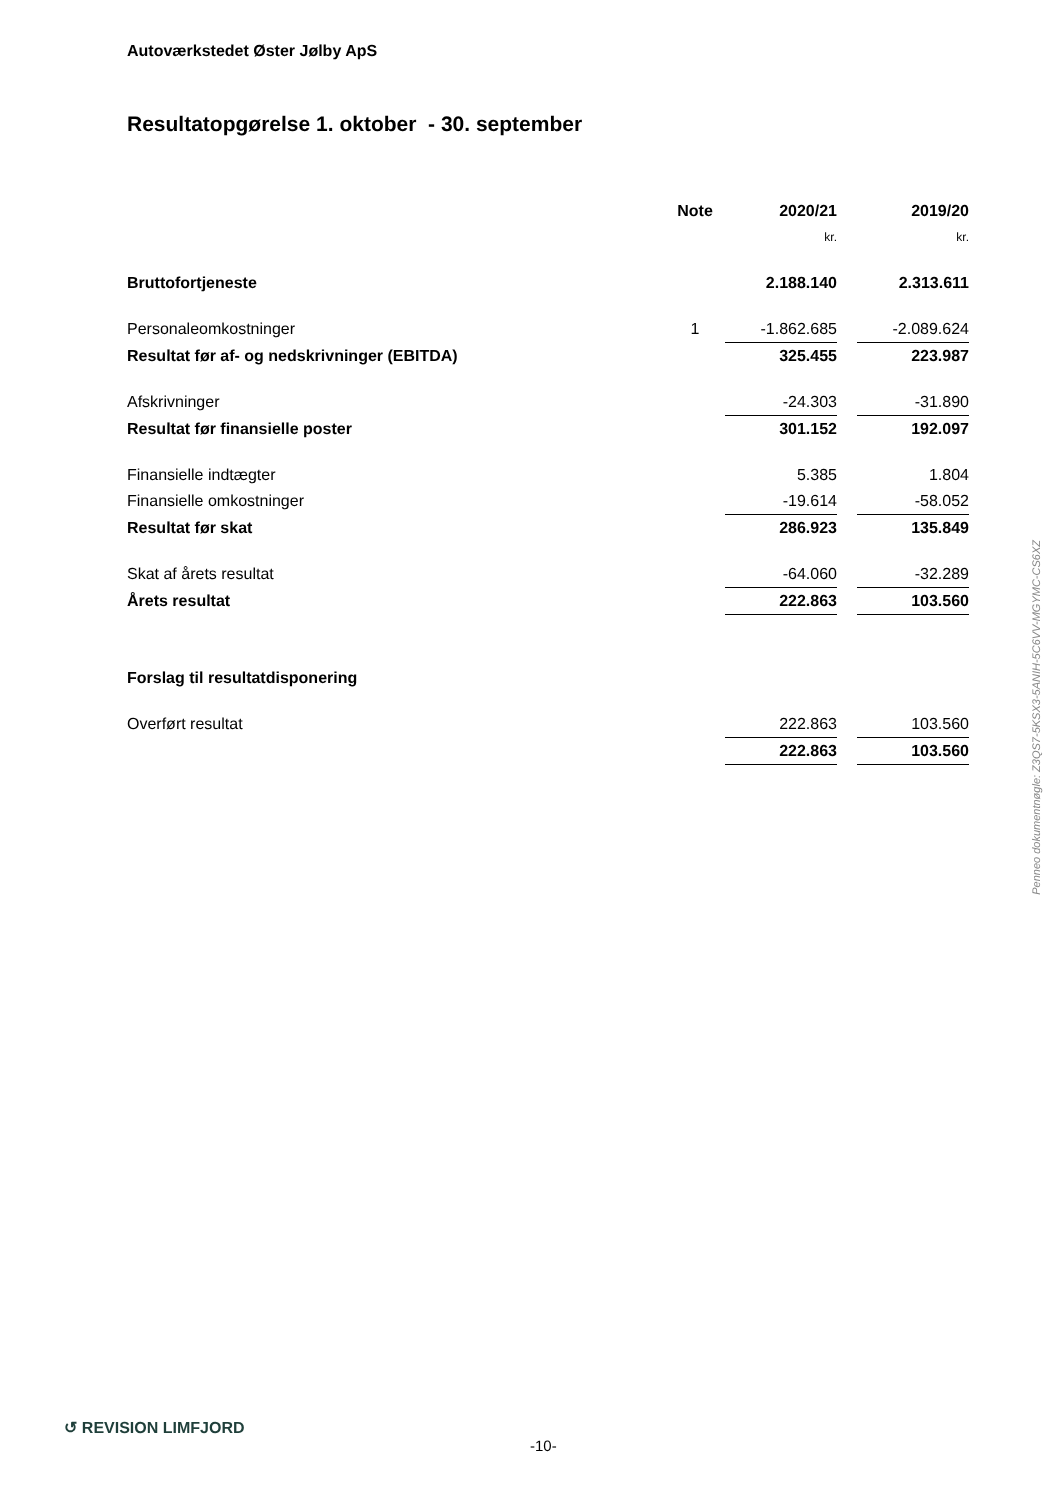Autoværkstedet Øster Jølby ApS
Resultatopgørelse 1. oktober - 30. september
| | Note | 2020/21 | | 2019/20 |
| --- | --- | --- | --- | --- |
| | | kr. | | kr. |
| Bruttofortjeneste | | 2.188.140 | | 2.313.611 |
| Personaleomkostninger | 1 | -1.862.685 | | -2.089.624 |
| Resultat før af- og nedskrivninger (EBITDA) | | 325.455 | | 223.987 |
| Afskrivninger | | -24.303 | | -31.890 |
| Resultat før finansielle poster | | 301.152 | | 192.097 |
| Finansielle indtægter | | 5.385 | | 1.804 |
| Finansielle omkostninger | | -19.614 | | -58.052 |
| Resultat før skat | | 286.923 | | 135.849 |
| Skat af årets resultat | | -64.060 | | -32.289 |
| Årets resultat | | 222.863 | | 103.560 |
| Forslag til resultatdisponering | | | | |
| Overført resultat | | 222.863 | | 103.560 |
| | | 222.863 | | 103.560 |
Penneo dokumentnøgle: Z3QS7-5KSX3-5ANIH-5C6VV-MGYMC-CS6XZ
↺ REVISION LIMFJORD
-10-